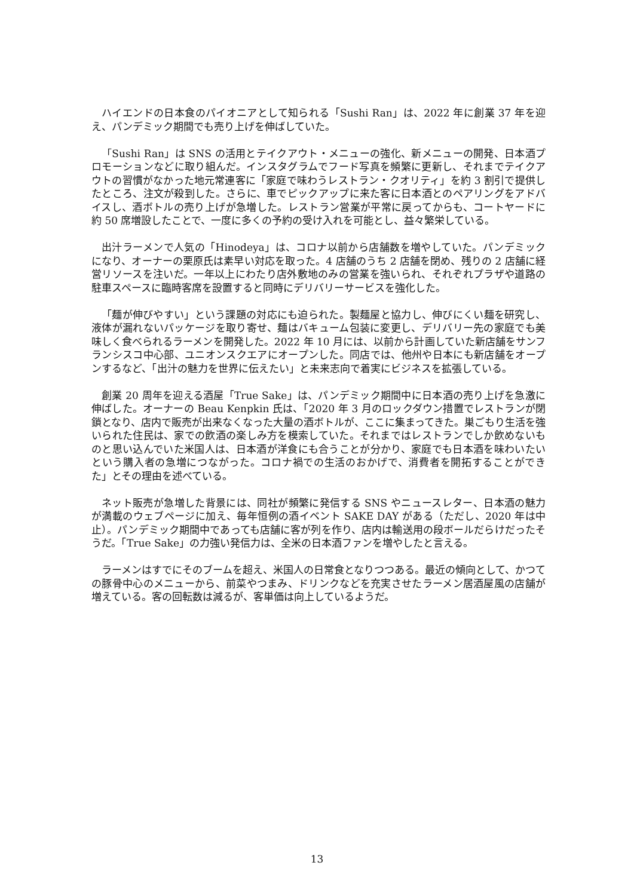ハイエンドの日本食のパイオニアとして知られる「Sushi Ran」は、2022 年に創業 37 年を迎え、パンデミック期間でも売り上げを伸ばしていた。
「Sushi Ran」は SNS の活用とテイクアウト・メニューの強化、新メニューの開発、日本酒プロモーションなどに取り組んだ。インスタグラムでフード写真を頻繁に更新し、それまでテイクアウトの習慣がなかった地元常連客に「家庭で味わうレストラン・クオリティ」を約 3 割引で提供したところ、注文が殺到した。さらに、車でピックアップに来た客に日本酒とのペアリングをアドバイスし、酒ボトルの売り上げが急増した。レストラン営業が平常に戻ってからも、コートヤードに約 50 席増設したことで、一度に多くの予約の受け入れを可能とし、益々繁栄している。
出汁ラーメンで人気の「Hinodeya」は、コロナ以前から店舗数を増やしていた。パンデミックになり、オーナーの栗原氏は素早い対応を取った。4 店舗のうち 2 店舗を閉め、残りの 2 店舗に経営リソースを注いだ。一年以上にわたり店外敷地のみの営業を強いられ、それぞれプラザや道路の駐車スペースに臨時客席を設置すると同時にデリバリーサービスを強化した。
「麺が伸びやすい」という課題の対応にも迫られた。製麺屋と協力し、伸びにくい麺を研究し、液体が漏れないパッケージを取り寄せ、麺はバキューム包装に変更し、デリバリー先の家庭でも美味しく食べられるラーメンを開発した。2022 年 10 月には、以前から計画していた新店舗をサンフランシスコ中心部、ユニオンスクエアにオープンした。同店では、他州や日本にも新店舗をオープンするなど、「出汁の魅力を世界に伝えたい」と未来志向で着実にビジネスを拡張している。
創業 20 周年を迎える酒屋「True Sake」は、パンデミック期間中に日本酒の売り上げを急激に伸ばした。オーナーの Beau Kenpkin 氏は、「2020 年 3 月のロックダウン措置でレストランが閉鎖となり、店内で販売が出来なくなった大量の酒ボトルが、ここに集まってきた。巣ごもり生活を強いられた住民は、家での飲酒の楽しみ方を模索していた。それまではレストランでしか飲めないものと思い込んでいた米国人は、日本酒が洋食にも合うことが分かり、家庭でも日本酒を味わいたいという購入者の急増につながった。コロナ禍での生活のおかげで、消費者を開拓することができた」とその理由を述べている。
ネット販売が急増した背景には、同社が頻繁に発信する SNS やニュースレター、日本酒の魅力が満載のウェブページに加え、毎年恒例の酒イベント SAKE DAY がある（ただし、2020 年は中止）。パンデミック期間中であっても店舗に客が列を作り、店内は輸送用の段ボールだらけだったそうだ。「True Sake」の力強い発信力は、全米の日本酒ファンを増やしたと言える。
ラーメンはすでにそのブームを超え、米国人の日常食となりつつある。最近の傾向として、かつての豚骨中心のメニューから、前菜やつまみ、ドリンクなどを充実させたラーメン居酒屋風の店舗が増えている。客の回転数は減るが、客単価は向上しているようだ。
13